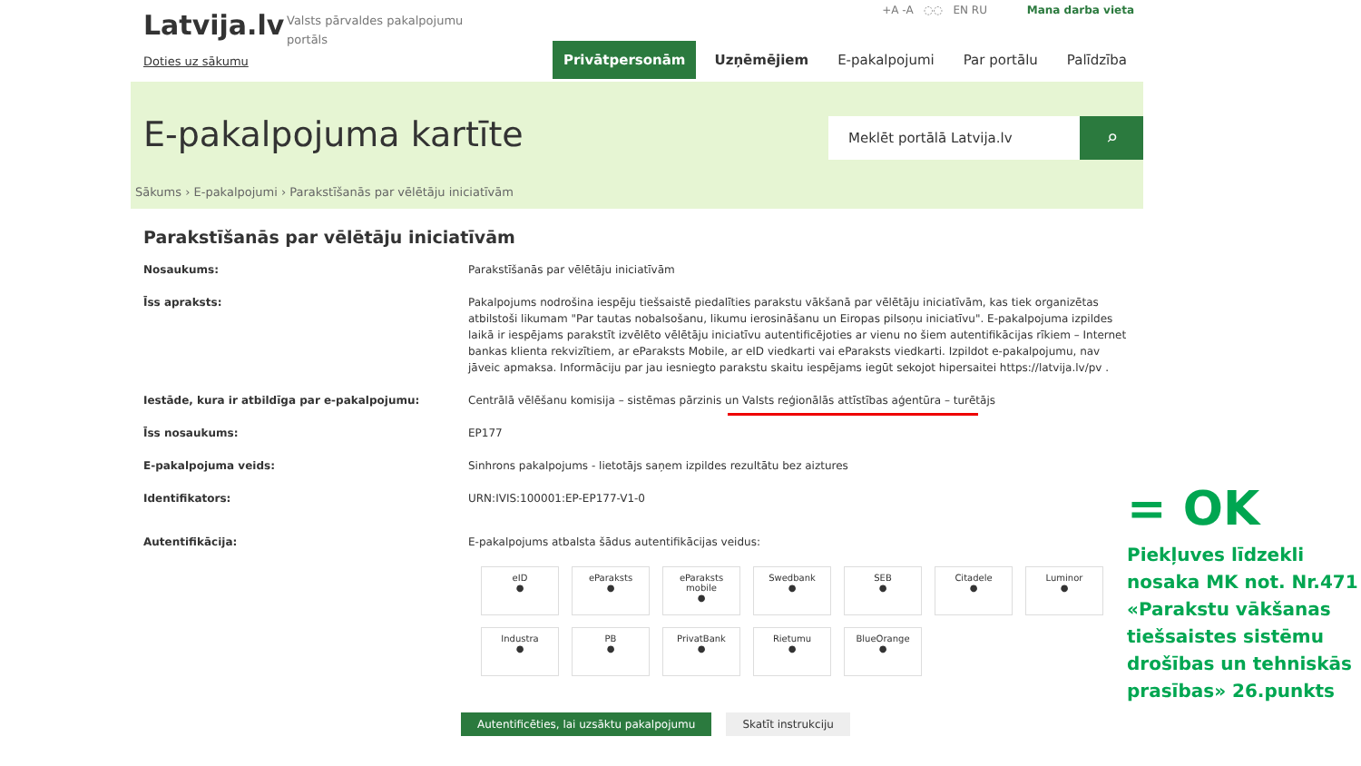Latvija.lv
Doties uz sākumu
Valsts pārvaldes pakalpojumu portāls
+A -A ◌◌ EN RU Mana darba vieta
Privātpersonām Uzņēmējiem E-pakalpojumi Par portālu Palīdzība
E-pakalpojuma kartīte
Meklēt portālā Latvija.lv
⌕
Sākums › E-pakalpojumi › Parakstīšanās par vēlētāju iniciatīvām
Parakstīšanās par vēlētāju iniciatīvām
Nosaukums: Parakstīšanās par vēlētāju iniciatīvām
Īss apraksts: Pakalpojums nodrošina iespēju tiešsaistē piedalīties parakstu vākšanā par vēlētāju iniciatīvām, kas tiek organizētas atbilstoši likumam "Par tautas nobalsošanu, likumu ierosināšanu un Eiropas pilsoņu iniciatīvu". E-pakalpojuma izpildes laikā ir iespējams parakstīt izvēlēto vēlētāju iniciatīvu autentificējoties ar vienu no šiem autentifikācijas rīkiem – Internet bankas klienta rekvizītiem, ar eParaksts Mobile, ar eID viedkarti vai eParaksts viedkarti. Izpildot e-pakalpojumu, nav jāveic apmaksa. Informāciju par jau iesniegto parakstu skaitu iespējams iegūt sekojot hipersaitei https://latvija.lv/pv .
Iestāde, kura ir atbildīga par e-pakalpojumu: Centrālā vēlēšanu komisija – sistēmas pārzinis un Valsts reģionālās attīstības aģentūra – turētājs
Īss nosaukums: EP177
E-pakalpojuma veids: Sinhrons pakalpojums - lietotājs saņem izpildes rezultātu bez aiztures
Identifikators: URN:IVIS:100001:EP-EP177-V1-0
Autentifikācija: E-pakalpojums atbalsta šādus autentifikācijas veidus:
eID
●
eParaksts
●
eParaksts mobile
●
Swedbank
●
SEB
●
Citadele
●
Luminor
●
Industra
●
PB
●
PrivatBank
●
Rietumu
●
BlueOrange
●
Autentificēties, lai uzsāktu pakalpojumu Skatīt instrukciju
= OK
Piekļuves līdzekli nosaka MK not. Nr.471 «Parakstu vākšanas tiešsaistes sistēmu drošības un tehniskās prasības» 26.punkts